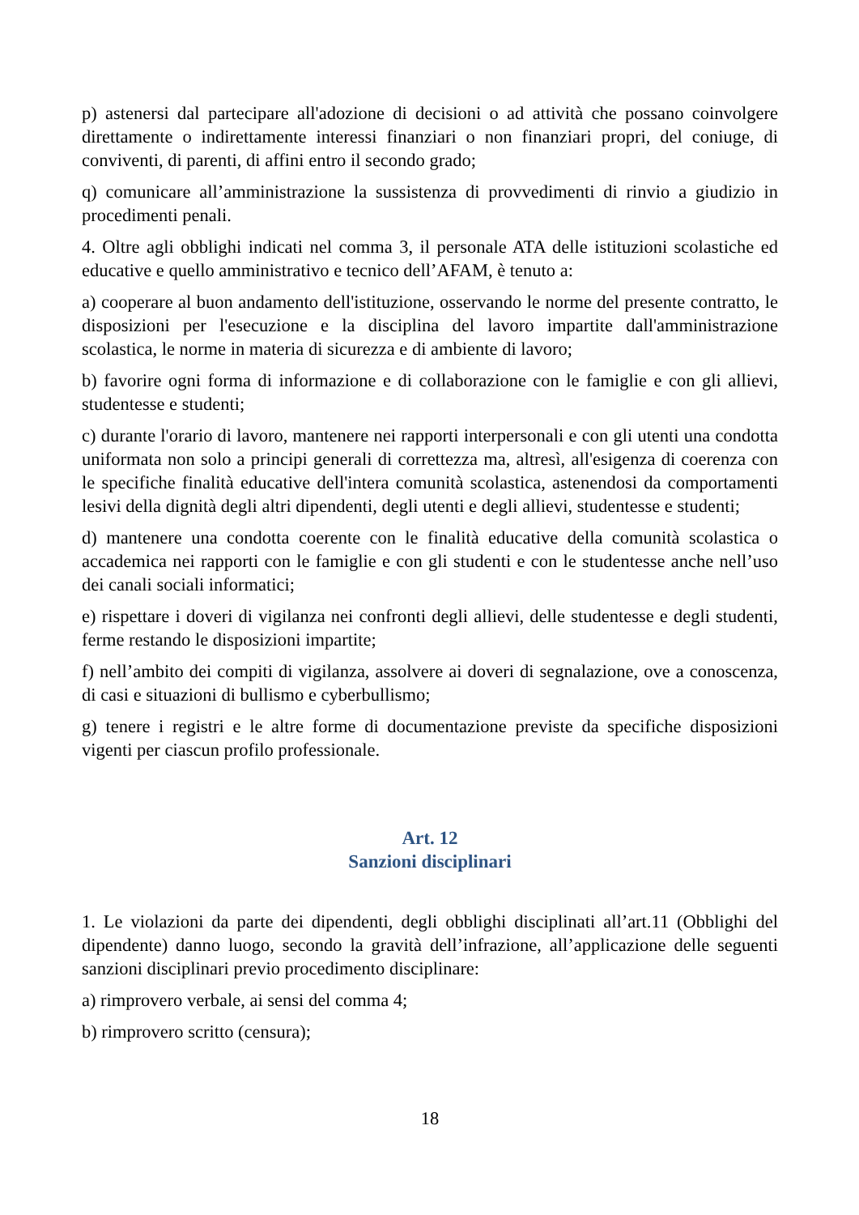p) astenersi dal partecipare all'adozione di decisioni o ad attività che possano coinvolgere direttamente o indirettamente interessi finanziari o non finanziari propri, del coniuge, di conviventi, di parenti, di affini entro il secondo grado;
q) comunicare all’amministrazione la sussistenza di provvedimenti di rinvio a giudizio in procedimenti penali.
4. Oltre agli obblighi indicati nel comma 3, il personale ATA delle istituzioni scolastiche ed educative e quello amministrativo e tecnico dell’AFAM, è tenuto a:
a) cooperare al buon andamento dell'istituzione, osservando le norme del presente contratto, le disposizioni per l'esecuzione e la disciplina del lavoro impartite dall'amministrazione scolastica, le norme in materia di sicurezza e di ambiente di lavoro;
b) favorire ogni forma di informazione e di collaborazione con le famiglie e con gli allievi, studentesse e studenti;
c) durante l'orario di lavoro, mantenere nei rapporti interpersonali e con gli utenti una condotta uniformata non solo a principi generali di correttezza ma, altresì, all'esigenza di coerenza con le specifiche finalità educative dell'intera comunità scolastica, astenendosi da comportamenti lesivi della dignità degli altri dipendenti, degli utenti e degli allievi, studentesse e studenti;
d) mantenere una condotta coerente con le finalità educative della comunità scolastica o accademica nei rapporti con le famiglie e con gli studenti e con le studentesse anche nell’uso dei canali sociali informatici;
e) rispettare i doveri di vigilanza nei confronti degli allievi, delle studentesse e degli studenti, ferme restando le disposizioni impartite;
f) nell’ambito dei compiti di vigilanza, assolvere ai doveri di segnalazione, ove a conoscenza, di casi e situazioni di bullismo e cyberbullismo;
g) tenere i registri e le altre forme di documentazione previste da specifiche disposizioni vigenti per ciascun profilo professionale.
Art. 12
Sanzioni disciplinari
1. Le violazioni da parte dei dipendenti, degli obblighi disciplinati all’art.11 (Obblighi del dipendente) danno luogo, secondo la gravità dell’infrazione, all’applicazione delle seguenti sanzioni disciplinari previo procedimento disciplinare:
a) rimprovero verbale, ai sensi del comma 4;
b) rimprovero scritto (censura);
18